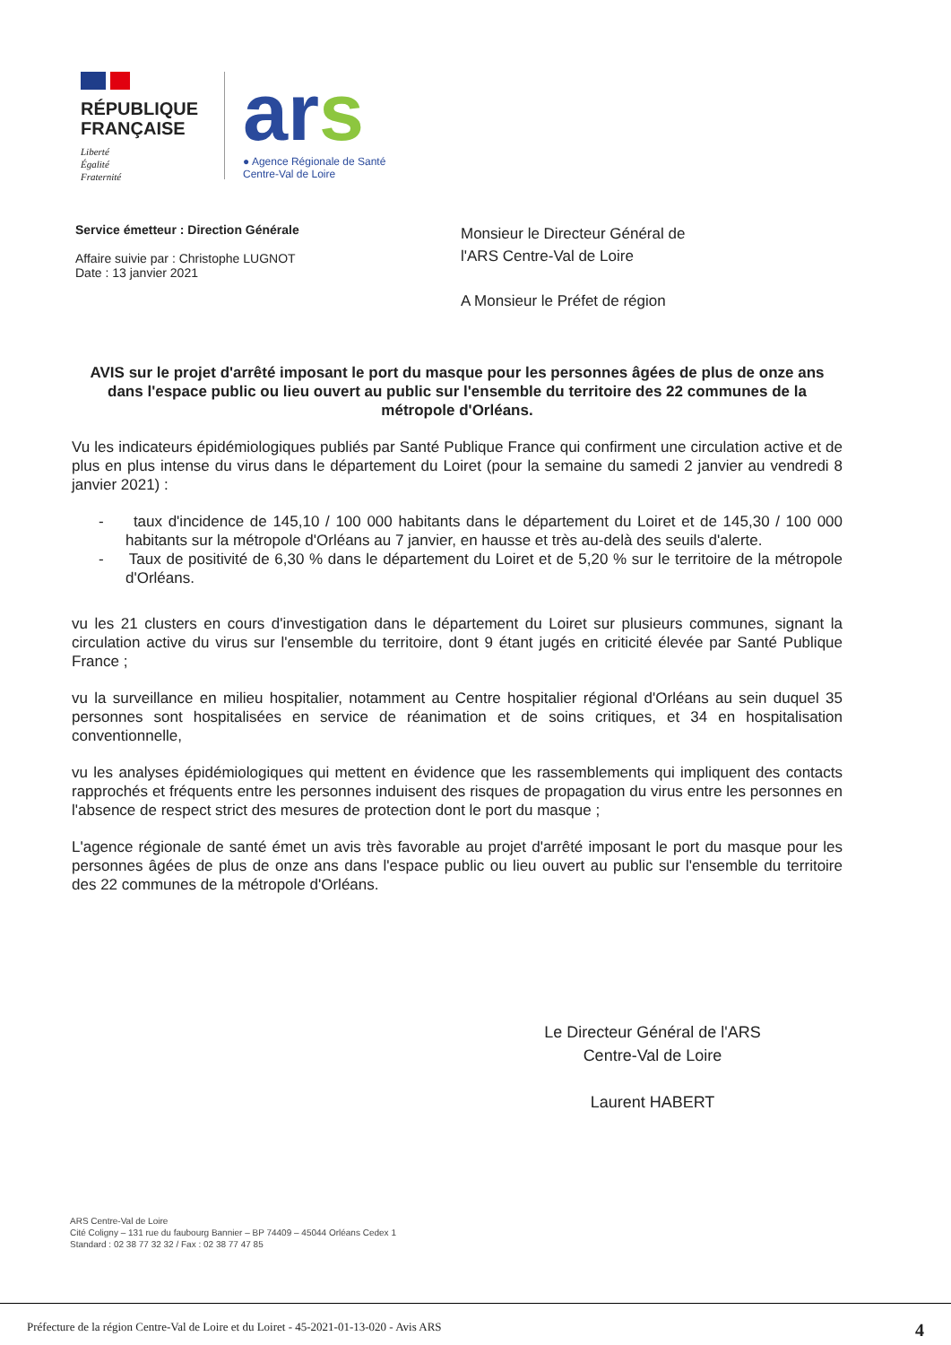RÉPUBLIQUE
FRANÇAISE
Liberté
Égalité
Fraternité
ars
● Agence Régionale de Santé
Centre-Val de Loire
Service émetteur : Direction Générale
Affaire suivie par : Christophe LUGNOT
Date : 13 janvier 2021
Monsieur le Directeur Général de
l'ARS Centre-Val de Loire
A Monsieur le Préfet de région
AVIS sur le projet d'arrêté imposant le port du masque pour les personnes âgées de plus de onze ans dans l'espace public ou lieu ouvert au public sur l'ensemble du territoire des 22 communes de la métropole d'Orléans.
Vu les indicateurs épidémiologiques publiés par Santé Publique France qui confirment une circulation active et de plus en plus intense du virus dans le département du Loiret (pour la semaine du samedi 2 janvier au vendredi 8 janvier 2021) :
- taux d'incidence de 145,10 / 100 000 habitants dans le département du Loiret et de 145,30 / 100 000 habitants sur la métropole d'Orléans au 7 janvier, en hausse et très au-delà des seuils d'alerte.
- Taux de positivité de 6,30 % dans le département du Loiret et de 5,20 % sur le territoire de la métropole d'Orléans.
vu les 21 clusters en cours d'investigation dans le département du Loiret sur plusieurs communes, signant la circulation active du virus sur l'ensemble du territoire, dont 9 étant jugés en criticité élevée par Santé Publique France ;
vu la surveillance en milieu hospitalier, notamment au Centre hospitalier régional d'Orléans au sein duquel 35 personnes sont hospitalisées en service de réanimation et de soins critiques, et 34 en hospitalisation conventionnelle,
vu les analyses épidémiologiques qui mettent en évidence que les rassemblements qui impliquent des contacts rapprochés et fréquents entre les personnes induisent des risques de propagation du virus entre les personnes en l'absence de respect strict des mesures de protection dont le port du masque ;
L'agence régionale de santé émet un avis très favorable au projet d'arrêté imposant le port du masque pour les personnes âgées de plus de onze ans dans l'espace public ou lieu ouvert au public sur l'ensemble du territoire des 22 communes de la métropole d'Orléans.
Le Directeur Général de l'ARS
Centre-Val de Loire
Laurent HABERT
ARS Centre-Val de Loire
Cité Coligny – 131 rue du faubourg Bannier – BP 74409 – 45044 Orléans Cedex 1
Standard : 02 38 77 32 32 / Fax : 02 38 77 47 85
Préfecture de la région Centre-Val de Loire et du Loiret - 45-2021-01-13-020 - Avis ARS 4